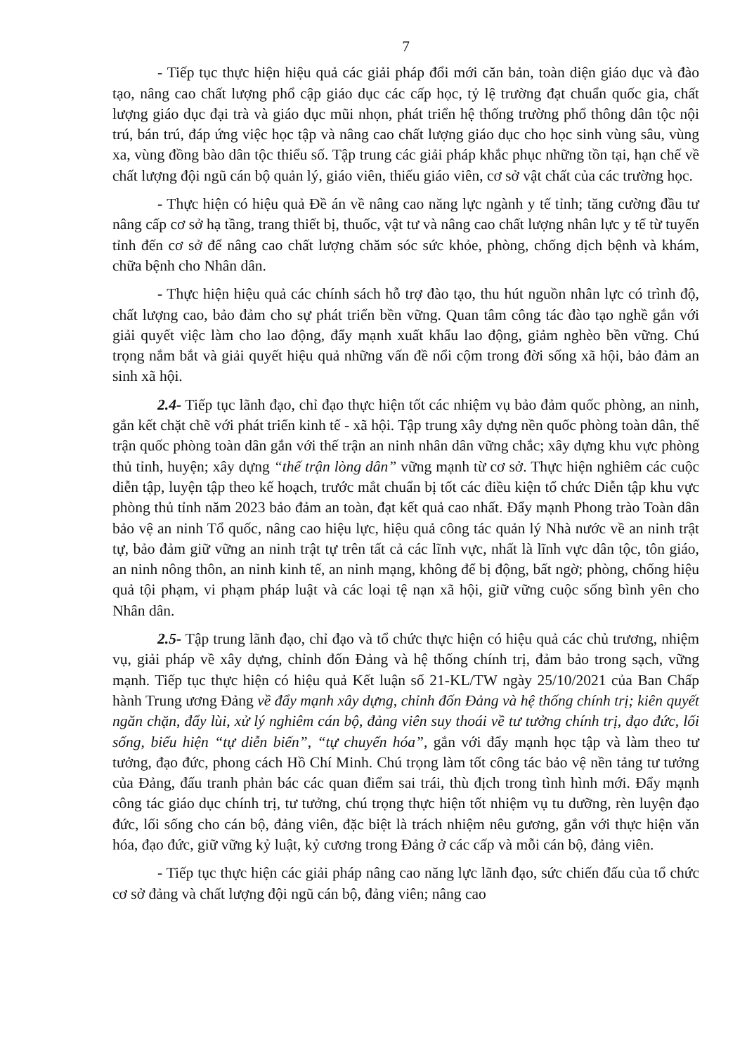7
- Tiếp tục thực hiện hiệu quả các giải pháp đổi mới căn bản, toàn diện giáo dục và đào tạo, nâng cao chất lượng phổ cập giáo dục các cấp học, tỷ lệ trường đạt chuẩn quốc gia, chất lượng giáo dục đại trà và giáo dục mũi nhọn, phát triển hệ thống trường phổ thông dân tộc nội trú, bán trú, đáp ứng việc học tập và nâng cao chất lượng giáo dục cho học sinh vùng sâu, vùng xa, vùng đồng bào dân tộc thiểu số. Tập trung các giải pháp khắc phục những tồn tại, hạn chế về chất lượng đội ngũ cán bộ quản lý, giáo viên, thiếu giáo viên, cơ sở vật chất của các trường học.
- Thực hiện có hiệu quả Đề án về nâng cao năng lực ngành y tế tỉnh; tăng cường đầu tư nâng cấp cơ sở hạ tầng, trang thiết bị, thuốc, vật tư và nâng cao chất lượng nhân lực y tế từ tuyến tỉnh đến cơ sở để nâng cao chất lượng chăm sóc sức khỏe, phòng, chống dịch bệnh và khám, chữa bệnh cho Nhân dân.
- Thực hiện hiệu quả các chính sách hỗ trợ đào tạo, thu hút nguồn nhân lực có trình độ, chất lượng cao, bảo đảm cho sự phát triển bền vững. Quan tâm công tác đào tạo nghề gắn với giải quyết việc làm cho lao động, đẩy mạnh xuất khẩu lao động, giảm nghèo bền vững. Chú trọng nắm bắt và giải quyết hiệu quả những vấn đề nổi cộm trong đời sống xã hội, bảo đảm an sinh xã hội.
2.4- Tiếp tục lãnh đạo, chỉ đạo thực hiện tốt các nhiệm vụ bảo đảm quốc phòng, an ninh, gắn kết chặt chẽ với phát triển kinh tế - xã hội. Tập trung xây dựng nền quốc phòng toàn dân, thế trận quốc phòng toàn dân gắn với thế trận an ninh nhân dân vững chắc; xây dựng khu vực phòng thủ tỉnh, huyện; xây dựng “thế trận lòng dân” vững mạnh từ cơ sở. Thực hiện nghiêm các cuộc diễn tập, luyện tập theo kế hoạch, trước mắt chuẩn bị tốt các điều kiện tổ chức Diễn tập khu vực phòng thủ tỉnh năm 2023 bảo đảm an toàn, đạt kết quả cao nhất. Đẩy mạnh Phong trào Toàn dân bảo vệ an ninh Tổ quốc, nâng cao hiệu lực, hiệu quả công tác quản lý Nhà nước về an ninh trật tự, bảo đảm giữ vững an ninh trật tự trên tất cả các lĩnh vực, nhất là lĩnh vực dân tộc, tôn giáo, an ninh nông thôn, an ninh kinh tế, an ninh mạng, không để bị động, bất ngờ; phòng, chống hiệu quả tội phạm, vi phạm pháp luật và các loại tệ nạn xã hội, giữ vững cuộc sống bình yên cho Nhân dân.
2.5- Tập trung lãnh đạo, chỉ đạo và tổ chức thực hiện có hiệu quả các chủ trương, nhiệm vụ, giải pháp về xây dựng, chỉnh đốn Đảng và hệ thống chính trị, đảm bảo trong sạch, vững mạnh. Tiếp tục thực hiện có hiệu quả Kết luận số 21-KL/TW ngày 25/10/2021 của Ban Chấp hành Trung ương Đảng về đẩy mạnh xây dựng, chỉnh đốn Đảng và hệ thống chính trị; kiên quyết ngăn chặn, đẩy lùi, xử lý nghiêm cán bộ, đảng viên suy thoái về tư tưởng chính trị, đạo đức, lối sống, biểu hiện “tự diễn biến”, “tự chuyển hóa”, gắn với đẩy mạnh học tập và làm theo tư tưởng, đạo đức, phong cách Hồ Chí Minh. Chú trọng làm tốt công tác bảo vệ nền tảng tư tưởng của Đảng, đấu tranh phản bác các quan điểm sai trái, thù địch trong tình hình mới. Đẩy mạnh công tác giáo dục chính trị, tư tưởng, chú trọng thực hiện tốt nhiệm vụ tu dưỡng, rèn luyện đạo đức, lối sống cho cán bộ, đảng viên, đặc biệt là trách nhiệm nêu gương, gắn với thực hiện văn hóa, đạo đức, giữ vững kỷ luật, kỷ cương trong Đảng ở các cấp và mỗi cán bộ, đảng viên.
- Tiếp tục thực hiện các giải pháp nâng cao năng lực lãnh đạo, sức chiến đấu của tổ chức cơ sở đảng và chất lượng đội ngũ cán bộ, đảng viên; nâng cao